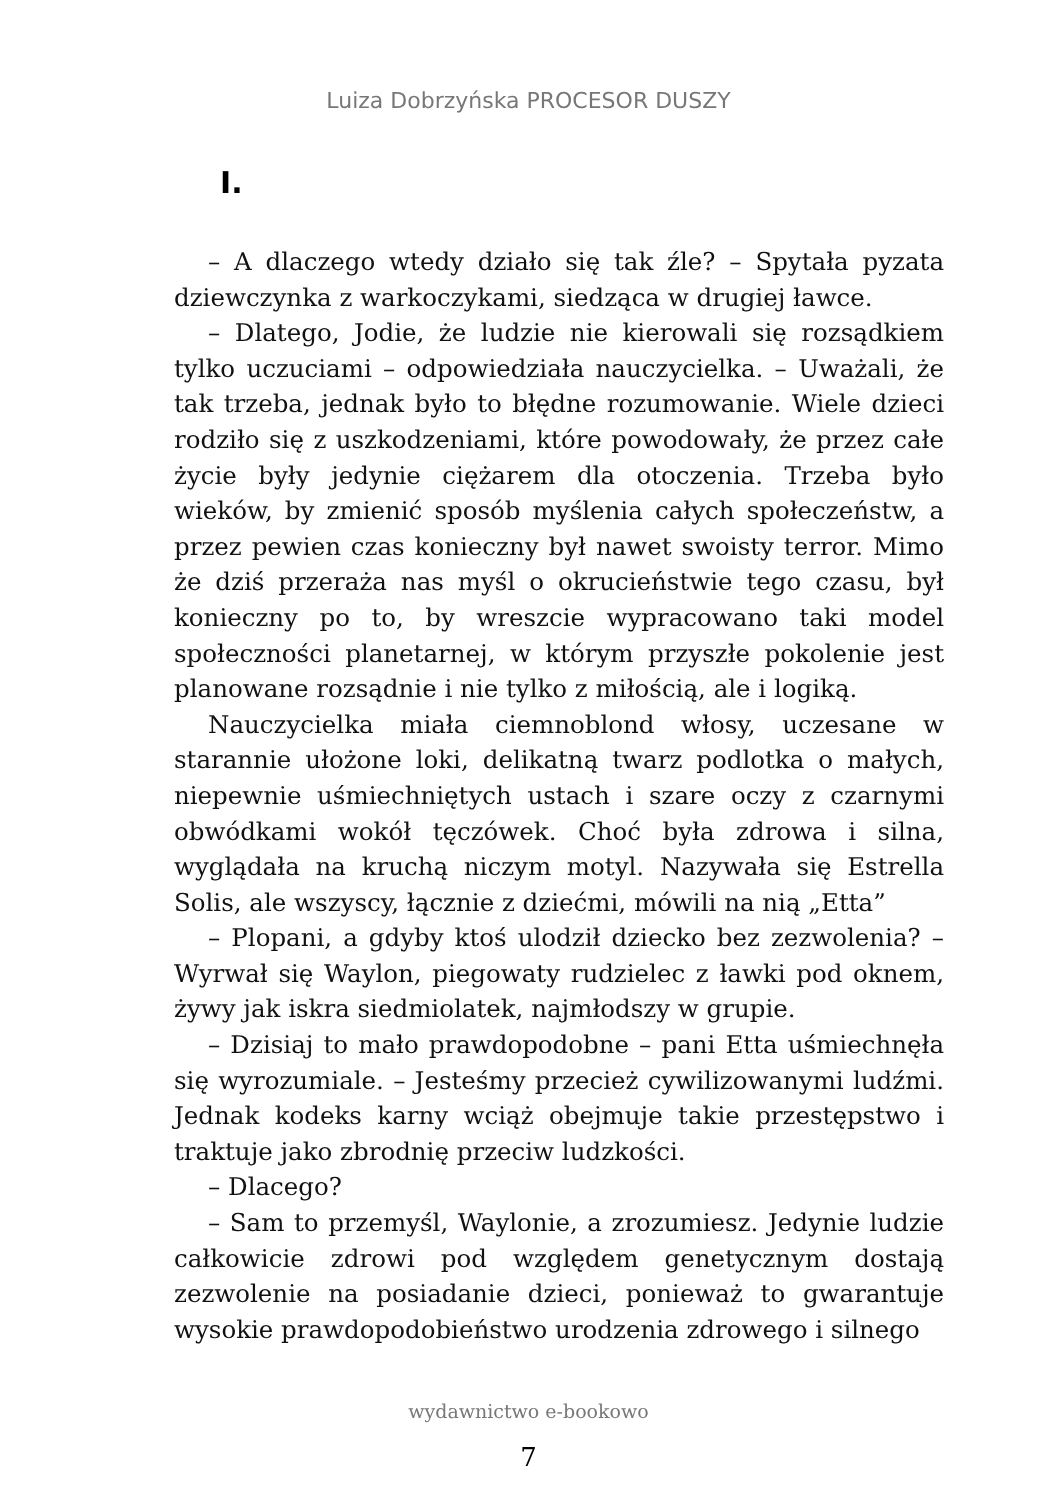Luiza Dobrzyńska PROCESOR DUSZY
I.
– A dlaczego wtedy działo się tak źle? – Spytała pyzata dziewczynka z warkoczykami, siedząca w drugiej ławce.
– Dlatego, Jodie, że ludzie nie kierowali się rozsądkiem tylko uczuciami – odpowiedziała nauczycielka. – Uważali, że tak trzeba, jednak było to błędne rozumowanie. Wiele dzieci rodziło się z uszkodzeniami, które powodowały, że przez całe życie były jedynie ciężarem dla otoczenia. Trzeba było wieków, by zmienić sposób myślenia całych społeczeństw, a przez pewien czas konieczny był nawet swoisty terror. Mimo że dziś przeraża nas myśl o okrucieństwie tego czasu, był konieczny po to, by wreszcie wypracowano taki model społeczności planetarnej, w którym przyszłe pokolenie jest planowane rozsądnie i nie tylko z miłością, ale i logiką.
Nauczycielka miała ciemnoblond włosy, uczesane w starannie ułożone loki, delikatną twarz podlotka o małych, niepewnie uśmiechniętych ustach i szare oczy z czarnymi obwódkami wokół tęczówek. Choć była zdrowa i silna, wyglądała na kruchą niczym motyl. Nazywała się Estrella Solis, ale wszyscy, łącznie z dziećmi, mówili na nią „Etta”
– Plopani, a gdyby ktoś ulodził dziecko bez zezwolenia? – Wyrwał się Waylon, piegowaty rudzielec z ławki pod oknem, żywy jak iskra siedmiolatek, najmłodszy w grupie.
– Dzisiaj to mało prawdopodobne – pani Etta uśmiechnęła się wyrozumiale. – Jesteśmy przecież cywilizowanymi ludźmi. Jednak kodeks karny wciąż obejmuje takie przestępstwo i traktuje jako zbrodnię przeciw ludzkości.
– Dlacego?
– Sam to przemyśl, Waylonie, a zrozumiesz. Jedynie ludzie całkowicie zdrowi pod względem genetycznym dostają zezwolenie na posiadanie dzieci, ponieważ to gwarantuje wysokie prawdopodobieństwo urodzenia zdrowego i silnego
7
wydawnictwo e-bookowo